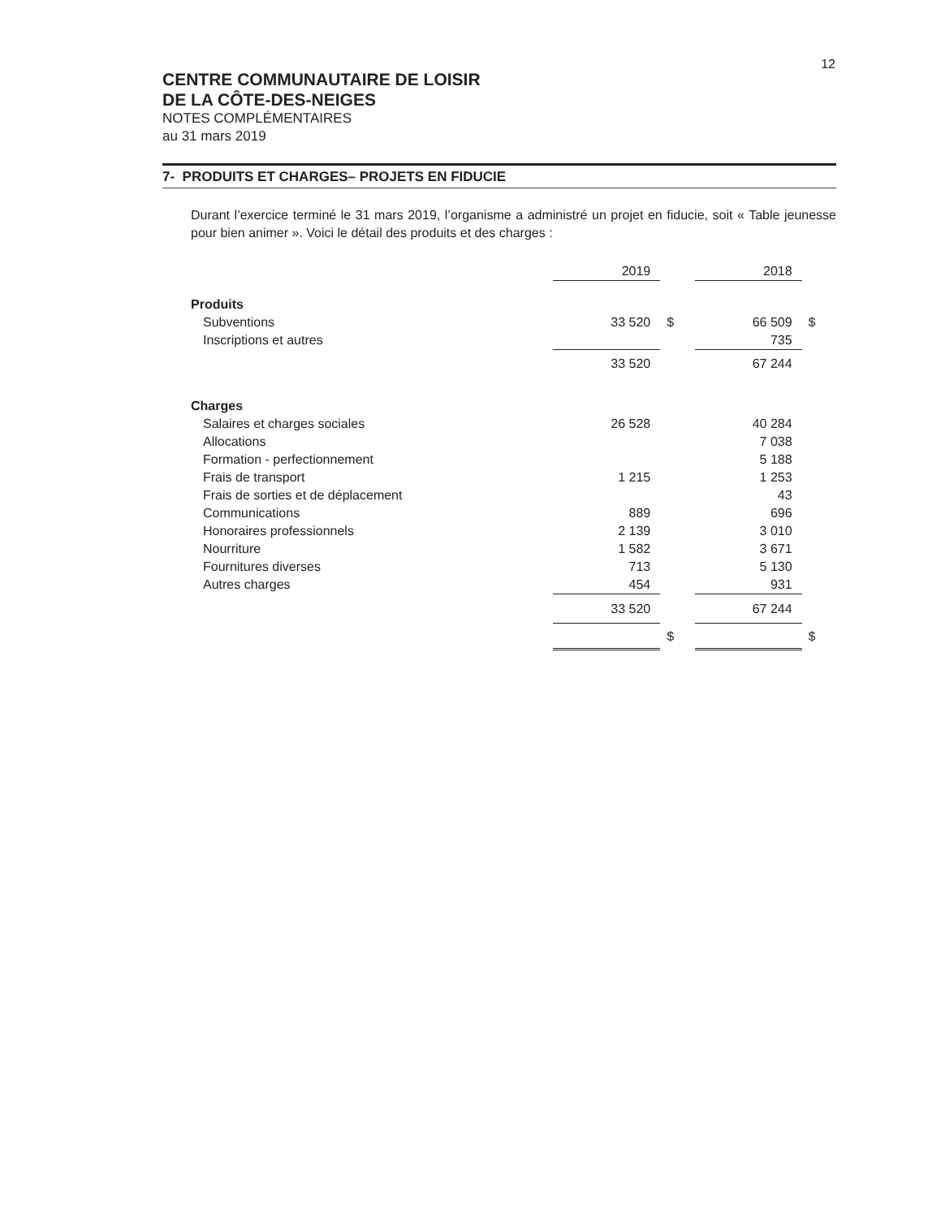12
CENTRE COMMUNAUTAIRE DE LOISIR
DE LA CÔTE-DES-NEIGES
NOTES COMPLÉMENTAIRES
au 31 mars 2019
7- PRODUITS ET CHARGES– PROJETS EN FIDUCIE
Durant l’exercice terminé le 31 mars 2019, l’organisme a administré un projet en fiducie, soit « Table jeunesse pour bien animer ». Voici le détail des produits et des charges :
| | 2019 | | 2018 | |
| --- | --- | --- | --- | --- |
| Produits | | | | |
| Subventions | 33 520 | $ | 66 509 | $ |
| Inscriptions et autres | | | 735 | |
| | 33 520 | | 67 244 | |
| Charges | | | | |
| Salaires et charges sociales | 26 528 | | 40 284 | |
| Allocations | | | 7 038 | |
| Formation - perfectionnement | | | 5 188 | |
| Frais de transport | 1 215 | | 1 253 | |
| Frais de sorties et de déplacement | | | 43 | |
| Communications | 889 | | 696 | |
| Honoraires professionnels | 2 139 | | 3 010 | |
| Nourriture | 1 582 | | 3 671 | |
| Fournitures diverses | 713 | | 5 130 | |
| Autres charges | 454 | | 931 | |
| | 33 520 | | 67 244 | |
| | | $ | | $ |